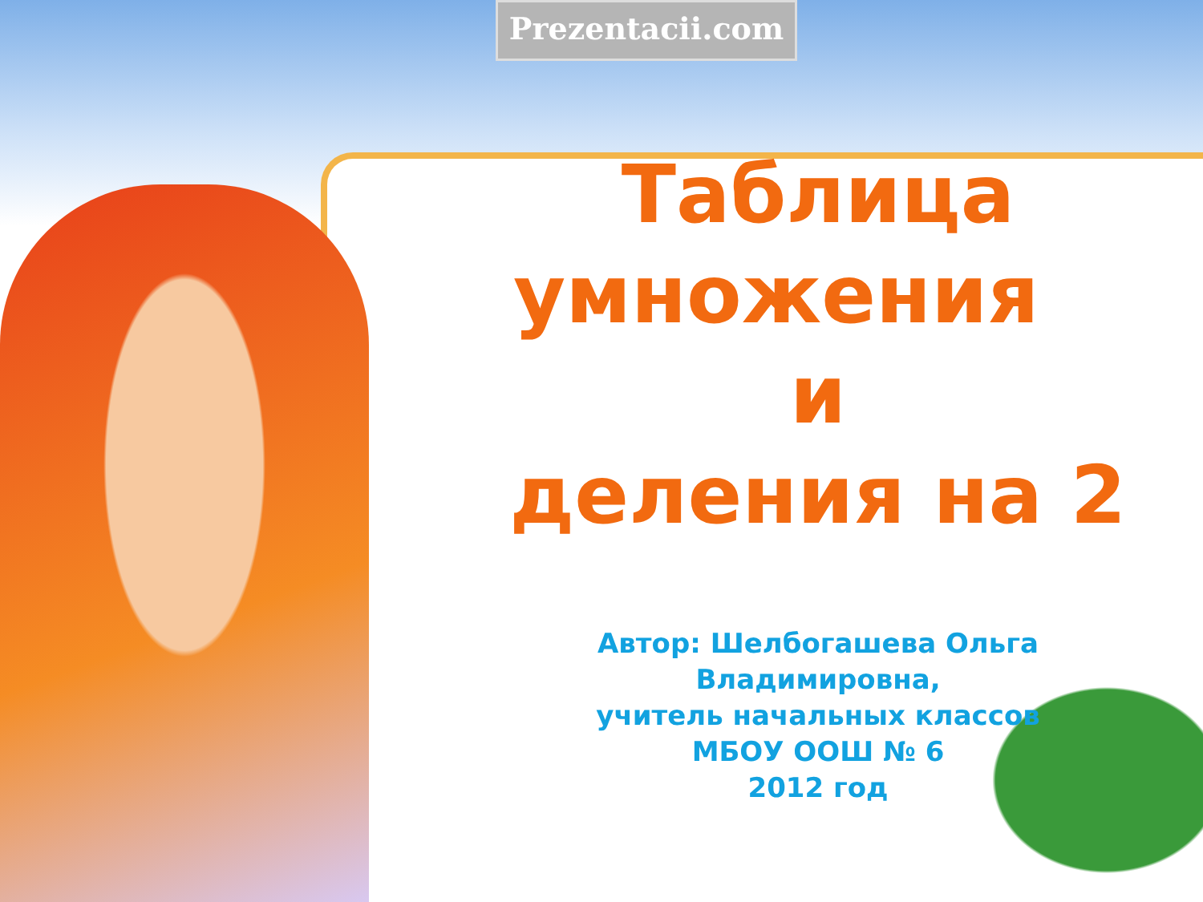Prezentacii.com
Таблица
умножения и
деления на 2
Автор: Шелбогашева Ольга
Владимировна,
учитель начальных классов
МБОУ ООШ № 6
2012 год